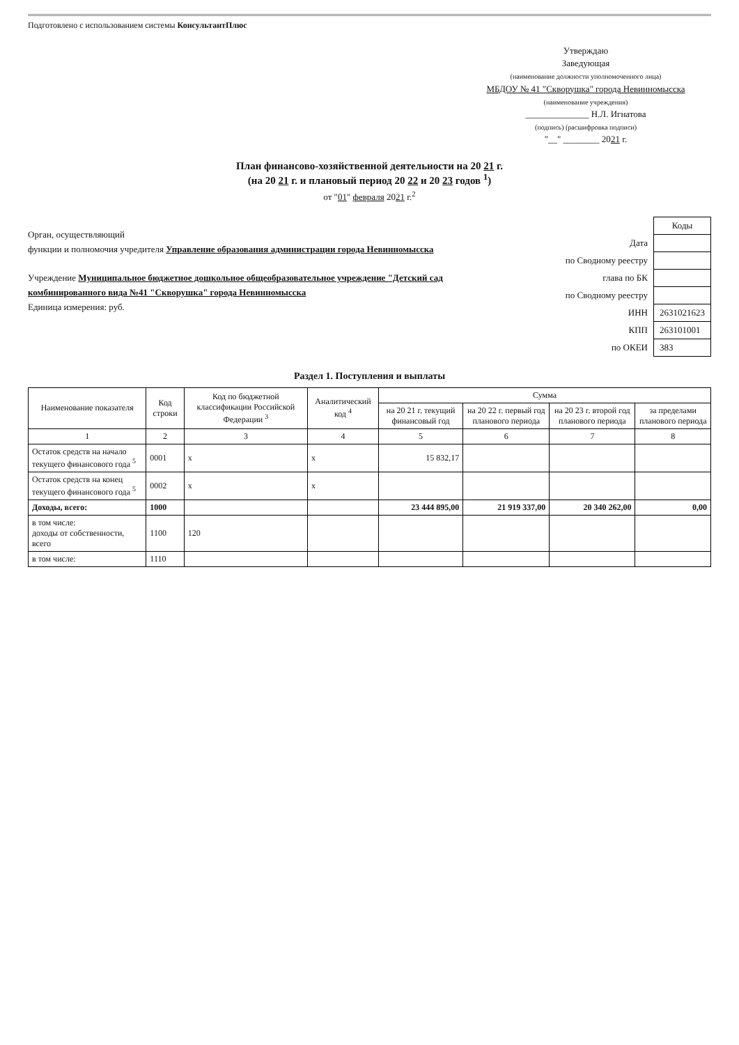Подготовлено с использованием системы КонсультантПлюс
Утверждаю
Заведующая
(наименование должности уполномоченного лица)
МБДОУ № 41 "Скворушка" города Невинномысска
(наименование учреждения)
______________ Н.Л. Игнатова
(подпись) (расшифровка подписи)
"__" ________ 2021 г.
План финансово-хозяйственной деятельности на 20 21 г.
(на 20 21 г. и плановый период 20 22 и 20 23 годов <sup>1</sup>)
от "01" февраля 2021 г.<sup>2</sup>
Орган, осуществляющий
функции и полномочия учредителя Управление образования администрации города Невинномысска
Учреждение Муниципальное бюджетное дошкольное общеобразовательное учреждение "Детский сад комбинированного вида №41 "Скворушка" города Невинномысска
Единица измерения: руб.
| | Коды |
| Дата | |
| по Сводному реестру | |
| глава по БК | |
| по Сводному реестру | |
| ИНН | 2631021623 |
| КПП | 263101001 |
| по ОКЕИ | 383 |
Раздел 1. Поступления и выплаты
| Наименование показателя | Код строки | Код по бюджетной классификации Российской Федерации <sup>3</sup> | Аналитический код <sup>4</sup> | Сумма | | | |
| --- | --- | --- | --- | --- | --- | --- | --- |
| | | | | на 20 21 г. текущий финансовый год | на 20 22 г. первый год планового периода | на 20 23 г. второй год планового периода | за пределами планового периода |
| 1 | 2 | 3 | 4 | 5 | 6 | 7 | 8 |
| Остаток средств на начало текущего финансового года <sup>5</sup> | 0001 | x | x | 15 832,17 | | | |
| Остаток средств на конец текущего финансового года <sup>5</sup> | 0002 | x | x | | | | |
| Доходы, всего: | 1000 | | | 23 444 895,00 | 21 919 337,00 | 20 340 262,00 | 0,00 |
| в том числе: доходы от собственности, всего | 1100 | 120 | | | | | |
| в том числе: | 1110 | | | | | | |